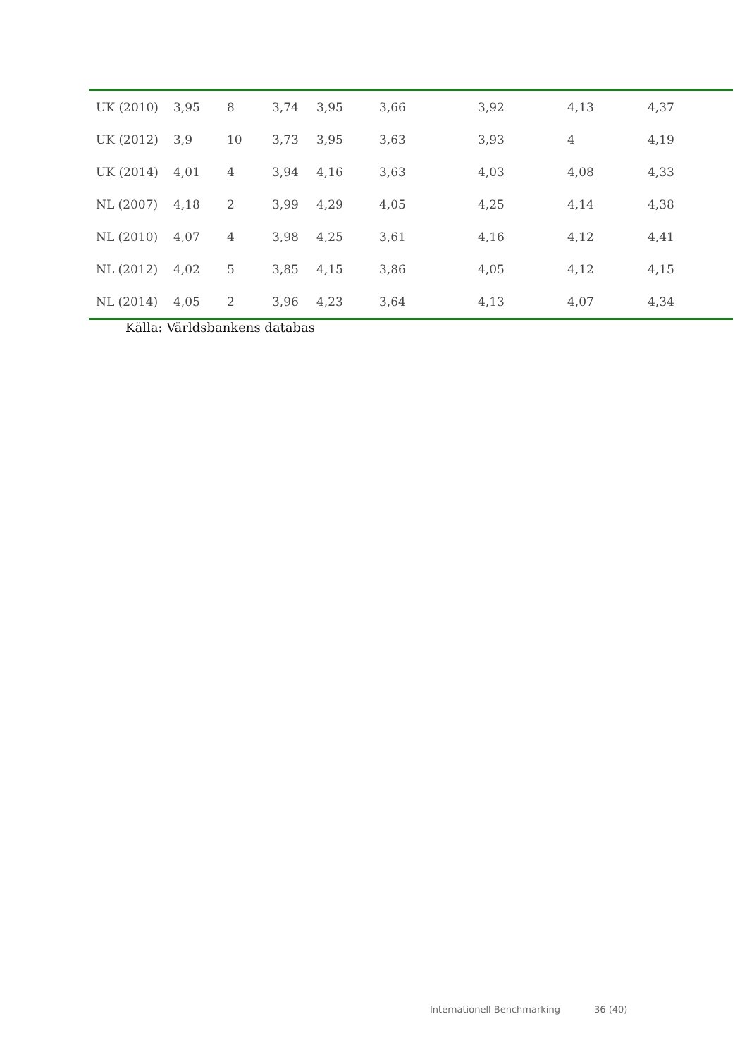| UK (2010) | 3,95 | 8 | 3,74 | 3,95 | 3,66 | 3,92 | 4,13 | 4,37 |
| UK (2012) | 3,9 | 10 | 3,73 | 3,95 | 3,63 | 3,93 | 4 | 4,19 |
| UK (2014) | 4,01 | 4 | 3,94 | 4,16 | 3,63 | 4,03 | 4,08 | 4,33 |
| NL (2007) | 4,18 | 2 | 3,99 | 4,29 | 4,05 | 4,25 | 4,14 | 4,38 |
| NL (2010) | 4,07 | 4 | 3,98 | 4,25 | 3,61 | 4,16 | 4,12 | 4,41 |
| NL (2012) | 4,02 | 5 | 3,85 | 4,15 | 3,86 | 4,05 | 4,12 | 4,15 |
| NL (2014) | 4,05 | 2 | 3,96 | 4,23 | 3,64 | 4,13 | 4,07 | 4,34 |
Källa: Världsbankens databas
Internationell Benchmarking 36 (40)